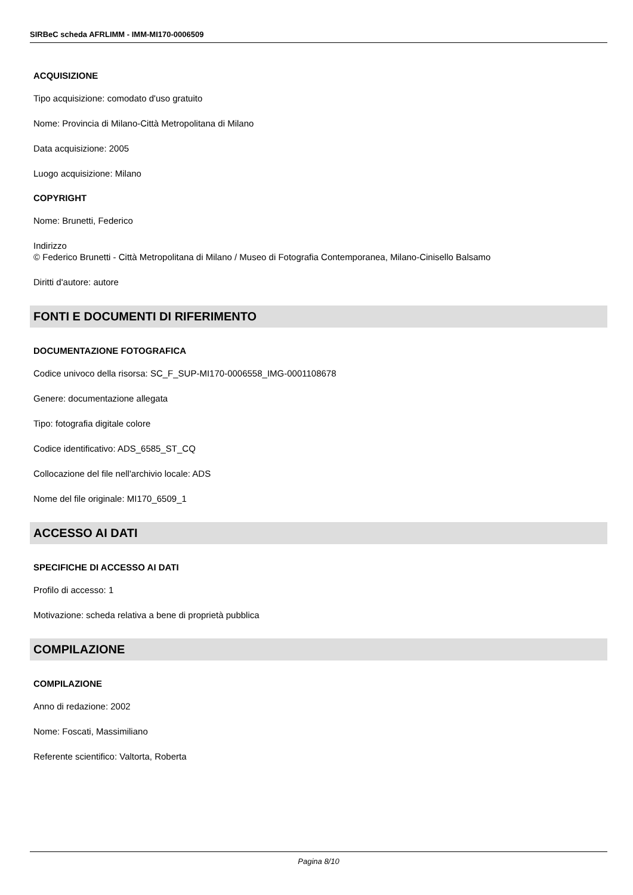SIRBeC scheda AFRLIMM - IMM-MI170-0006509
ACQUISIZIONE
Tipo acquisizione: comodato d'uso gratuito
Nome: Provincia di Milano-Città Metropolitana di Milano
Data acquisizione: 2005
Luogo acquisizione: Milano
COPYRIGHT
Nome: Brunetti, Federico
Indirizzo
© Federico Brunetti - Città Metropolitana di Milano / Museo di Fotografia Contemporanea, Milano-Cinisello Balsamo
Diritti d'autore: autore
FONTI E DOCUMENTI DI RIFERIMENTO
DOCUMENTAZIONE FOTOGRAFICA
Codice univoco della risorsa: SC_F_SUP-MI170-0006558_IMG-0001108678
Genere: documentazione allegata
Tipo: fotografia digitale colore
Codice identificativo: ADS_6585_ST_CQ
Collocazione del file nell'archivio locale: ADS
Nome del file originale: MI170_6509_1
ACCESSO AI DATI
SPECIFICHE DI ACCESSO AI DATI
Profilo di accesso: 1
Motivazione: scheda relativa a bene di proprietà pubblica
COMPILAZIONE
COMPILAZIONE
Anno di redazione: 2002
Nome: Foscati, Massimiliano
Referente scientifico: Valtorta, Roberta
Pagina 8/10